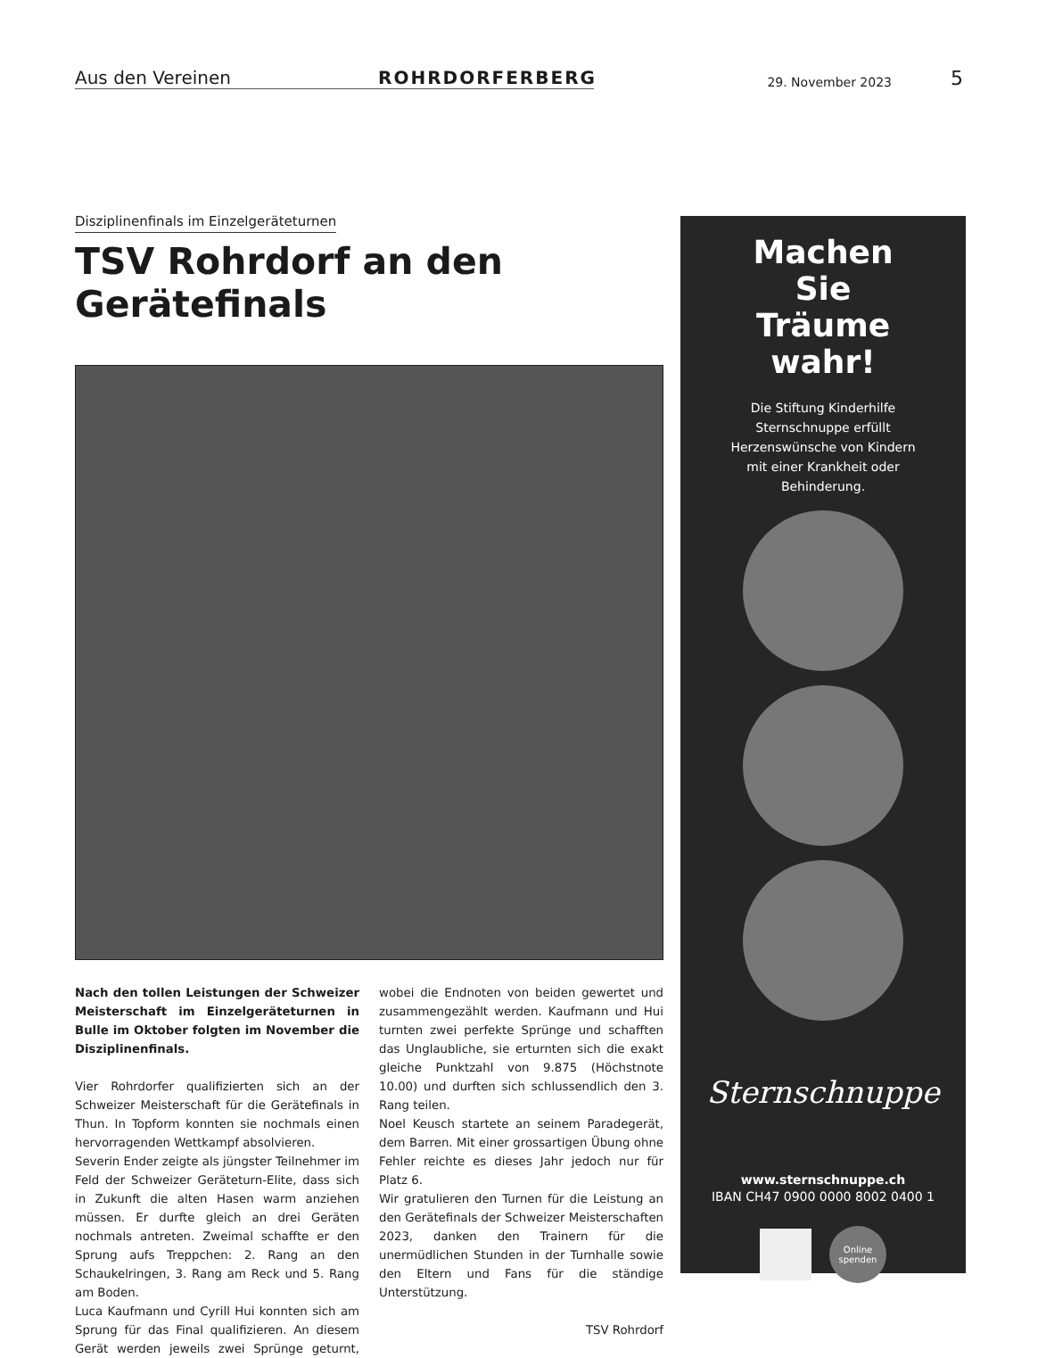Aus den Vereinen
ROHRDORFERBERG
29. November 2023
5
Disziplinenfinals im Einzelgeräteturnen
TSV Rohrdorf an den Gerätefinals
Nach den tollen Leistungen der Schweizer Meisterschaft im Einzelgeräteturnen in Bulle im Oktober folgten im November die Disziplinenfinals.
Vier Rohrdorfer qualifizierten sich an der Schweizer Meisterschaft für die Gerätefinals in Thun. In Topform konnten sie nochmals einen hervorragenden Wettkampf absolvieren.
Severin Ender zeigte als jüngster Teilnehmer im Feld der Schweizer Geräteturn-Elite, dass sich in Zukunft die alten Hasen warm anziehen müssen. Er durfte gleich an drei Geräten nochmals antreten. Zweimal schaffte er den Sprung aufs Treppchen: 2. Rang an den Schaukelringen, 3. Rang am Reck und 5. Rang am Boden.
Luca Kaufmann und Cyrill Hui konnten sich am Sprung für das Final qualifizieren. An diesem Gerät werden jeweils zwei Sprünge geturnt, wobei die Endnoten von beiden gewertet und zusammengezählt werden. Kaufmann und Hui turnten zwei perfekte Sprünge und schafften das Unglaubliche, sie erturnten sich die exakt gleiche Punktzahl von 9.875 (Höchstnote 10.00) und durften sich schlussendlich den 3. Rang teilen.
Noel Keusch startete an seinem Paradegerät, dem Barren. Mit einer grossartigen Übung ohne Fehler reichte es dieses Jahr jedoch nur für Platz 6.
Wir gratulieren den Turnen für die Leistung an den Gerätefinals der Schweizer Meisterschaften 2023, danken den Trainern für die unermüdlichen Stunden in der Turnhalle sowie den Eltern und Fans für die ständige Unterstützung.
TSV Rohrdorf
Machen
Sie
Träume
wahr!
Die Stiftung Kinderhilfe
Sternschnuppe erfüllt
Herzenswünsche von Kindern
mit einer Krankheit oder
Behinderung.
Sternschnuppe
www.sternschnuppe.ch
IBAN CH47 0900 0000 8002 0400 1
Online spenden